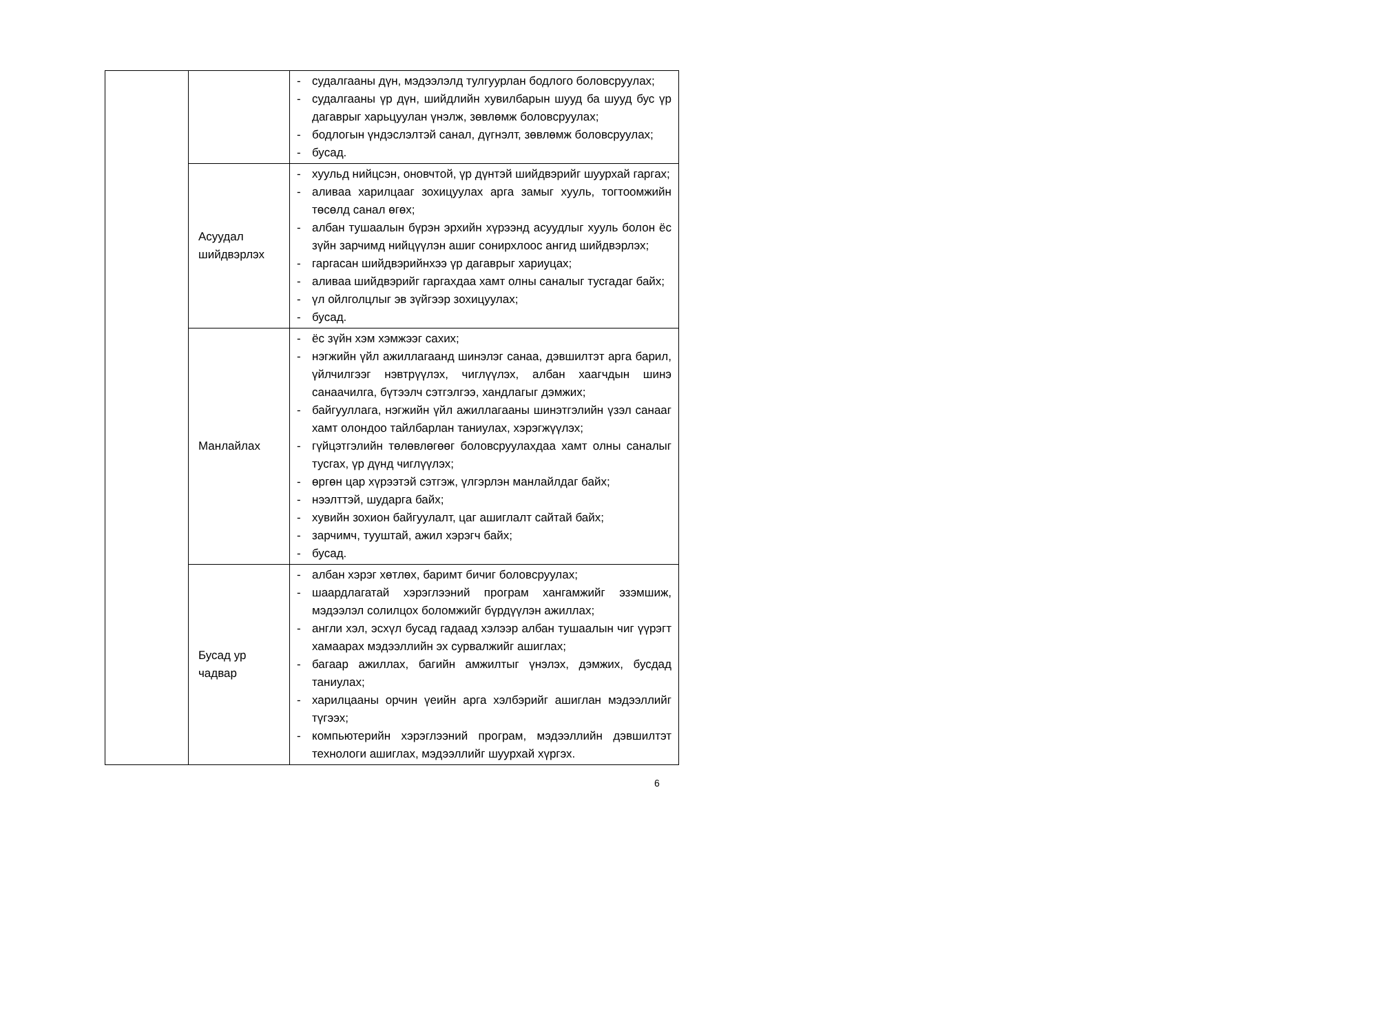| | | - судалгааны дүн, мэдээлэлд тулгуурлан бодлого боловсруулах; - судалгааны үр дүн, шийдлийн хувилбарын шууд ба шууд бус үр дагаврыг харьцуулан үнэлж, зөвлөмж боловсруулах; - бодлогын үндэслэлтэй санал, дүгнэлт, зөвлөмж боловсруулах; - бусад. |
| | Асуудал шийдвэрлэх | - хуульд нийцсэн, оновчтой, үр дүнтэй шийдвэрийг шуурхай гаргах; - аливаа харилцааг зохицуулах арга замыг хууль, тогтоомжийн төсөлд санал өгөх; - албан тушаалын бүрэн эрхийн хүрээнд асуудлыг хууль болон ёс зүйн зарчимд нийцүүлэн ашиг сонирхлоос ангид шийдвэрлэх; - гаргасан шийдвэрийнхээ үр дагаврыг хариуцах; - аливаа шийдвэрийг гаргахдаа хамт олны саналыг тусгадаг байх; - үл ойлголцлыг эв зүйгээр зохицуулах; - бусад. |
| | Манлайлах | - ёс зүйн хэм хэмжээг сахих; - нэгжийн үйл ажиллагаанд шинэлэг санаа, дэвшилтэт арга барил, үйлчилгээг нэвтрүүлэх, чиглүүлэх, албан хаагчдын шинэ санаачилга, бүтээлч сэтгэлгээ, хандлагыг дэмжих; - байгууллага, нэгжийн үйл ажиллагааны шинэтгэлийн үзэл санааг хамт олондоо тайлбарлан таниулах, хэрэгжүүлэх; - гүйцэтгэлийн төлөвлөгөөг боловсруулахдаа хамт олны саналыг тусгах, үр дүнд чиглүүлэх; - өргөн цар хүрээтэй сэтгэж, үлгэрлэн манлайлдаг байх; - нээлттэй, шударга байх; - хувийн зохион байгуулалт, цаг ашиглалт сайтай байх; - зарчимч, тууштай, ажил хэрэгч байх; - бусад. |
| | Бусад ур чадвар | - албан хэрэг хөтлөх, баримт бичиг боловсруулах; - шаардлагатай хэрэглээний програм хангамжийг эзэмшиж, мэдээлэл солилцох боломжийг бүрдүүлэн ажиллах; - англи хэл, эсхүл бусад гадаад хэлээр албан тушаалын чиг үүрэгт хамаарах мэдээллийн эх сурвалжийг ашиглах; - багаар ажиллах, багийн амжилтыг үнэлэх, дэмжих, бусдад таниулах; - харилцааны орчин үеийн арга хэлбэрийг ашиглан мэдээллийг түгээх; - компьютерийн хэрэглээний програм, мэдээллийн дэвшилтэт технологи ашиглах, мэдээллийг шуурхай хүргэх. |
6